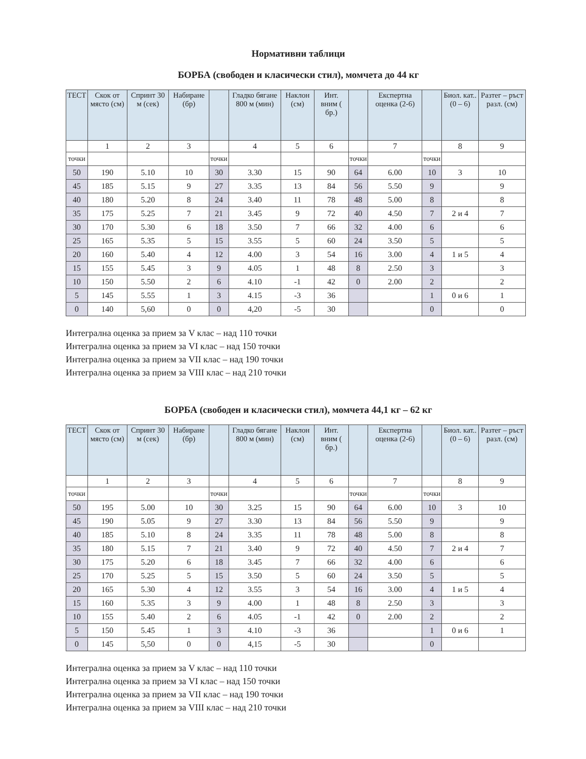Нормативни таблици
БОРБА (свободен и класически стил), момчета до 44 кг
| ТЕСТ | Скок от място (см) | Спринт 30 м (сек) | Набиране (бр) | | Гладко бягане 800 м (мин) | Наклон (см) | Инт. вним ( бр.) | | Експертна оценка (2-6) | | Биол. кат.. (0 – 6) | Разтег – ръст разл. (см) |
| --- | --- | --- | --- | --- | --- | --- | --- | --- | --- | --- | --- | --- |
| | 1 | 2 | 3 | | 4 | 5 | 6 | | 7 | | 8 | 9 |
| точки | | | | точки | | | | точки | | точки | | |
| 50 | 190 | 5.10 | 10 | 30 | 3.30 | 15 | 90 | 64 | 6.00 | 10 | 3 | 10 |
| 45 | 185 | 5.15 | 9 | 27 | 3.35 | 13 | 84 | 56 | 5.50 | 9 | | 9 |
| 40 | 180 | 5.20 | 8 | 24 | 3.40 | 11 | 78 | 48 | 5.00 | 8 | | 8 |
| 35 | 175 | 5.25 | 7 | 21 | 3.45 | 9 | 72 | 40 | 4.50 | 7 | 2 и 4 | 7 |
| 30 | 170 | 5.30 | 6 | 18 | 3.50 | 7 | 66 | 32 | 4.00 | 6 | | 6 |
| 25 | 165 | 5.35 | 5 | 15 | 3.55 | 5 | 60 | 24 | 3.50 | 5 | | 5 |
| 20 | 160 | 5.40 | 4 | 12 | 4.00 | 3 | 54 | 16 | 3.00 | 4 | 1 и 5 | 4 |
| 15 | 155 | 5.45 | 3 | 9 | 4.05 | 1 | 48 | 8 | 2.50 | 3 | | 3 |
| 10 | 150 | 5.50 | 2 | 6 | 4.10 | -1 | 42 | 0 | 2.00 | 2 | | 2 |
| 5 | 145 | 5.55 | 1 | 3 | 4.15 | -3 | 36 | | | 1 | 0 и 6 | 1 |
| 0 | 140 | 5,60 | 0 | 0 | 4,20 | -5 | 30 | | | 0 | | 0 |
Интегрална оценка за прием за V клас – над 110 точки
Интегрална оценка за прием за VI клас – над 150 точки
Интегрална оценка за прием за VII клас – над 190 точки
Интегрална оценка за прием за VIII клас – над 210 точки
БОРБА (свободен и класически стил), момчета 44,1 кг – 62 кг
| ТЕСТ | Скок от място (см) | Спринт 30 м (сек) | Набиране (бр) | | Гладко бягане 800 м (мин) | Наклон (см) | Инт. вним ( бр.) | | Експертна оценка (2-6) | | Биол. кат.. (0 – 6) | Разтег – ръст разл. (см) |
| --- | --- | --- | --- | --- | --- | --- | --- | --- | --- | --- | --- | --- |
| | 1 | 2 | 3 | | 4 | 5 | 6 | | 7 | | 8 | 9 |
| точки | | | | точки | | | | точки | | точки | | |
| 50 | 195 | 5.00 | 10 | 30 | 3.25 | 15 | 90 | 64 | 6.00 | 10 | 3 | 10 |
| 45 | 190 | 5.05 | 9 | 27 | 3.30 | 13 | 84 | 56 | 5.50 | 9 | | 9 |
| 40 | 185 | 5.10 | 8 | 24 | 3.35 | 11 | 78 | 48 | 5.00 | 8 | | 8 |
| 35 | 180 | 5.15 | 7 | 21 | 3.40 | 9 | 72 | 40 | 4.50 | 7 | 2 и 4 | 7 |
| 30 | 175 | 5.20 | 6 | 18 | 3.45 | 7 | 66 | 32 | 4.00 | 6 | | 6 |
| 25 | 170 | 5.25 | 5 | 15 | 3.50 | 5 | 60 | 24 | 3.50 | 5 | | 5 |
| 20 | 165 | 5.30 | 4 | 12 | 3.55 | 3 | 54 | 16 | 3.00 | 4 | 1 и 5 | 4 |
| 15 | 160 | 5.35 | 3 | 9 | 4.00 | 1 | 48 | 8 | 2.50 | 3 | | 3 |
| 10 | 155 | 5.40 | 2 | 6 | 4.05 | -1 | 42 | 0 | 2.00 | 2 | | 2 |
| 5 | 150 | 5.45 | 1 | 3 | 4.10 | -3 | 36 | | | 1 | 0 и 6 | 1 |
| 0 | 145 | 5,50 | 0 | 0 | 4,15 | -5 | 30 | | | 0 | | |
Интегрална оценка за прием за V клас – над 110 точки
Интегрална оценка за прием за VI клас – над 150 точки
Интегрална оценка за прием за VII клас – над 190 точки
Интегрална оценка за прием за VIII клас – над 210 точки